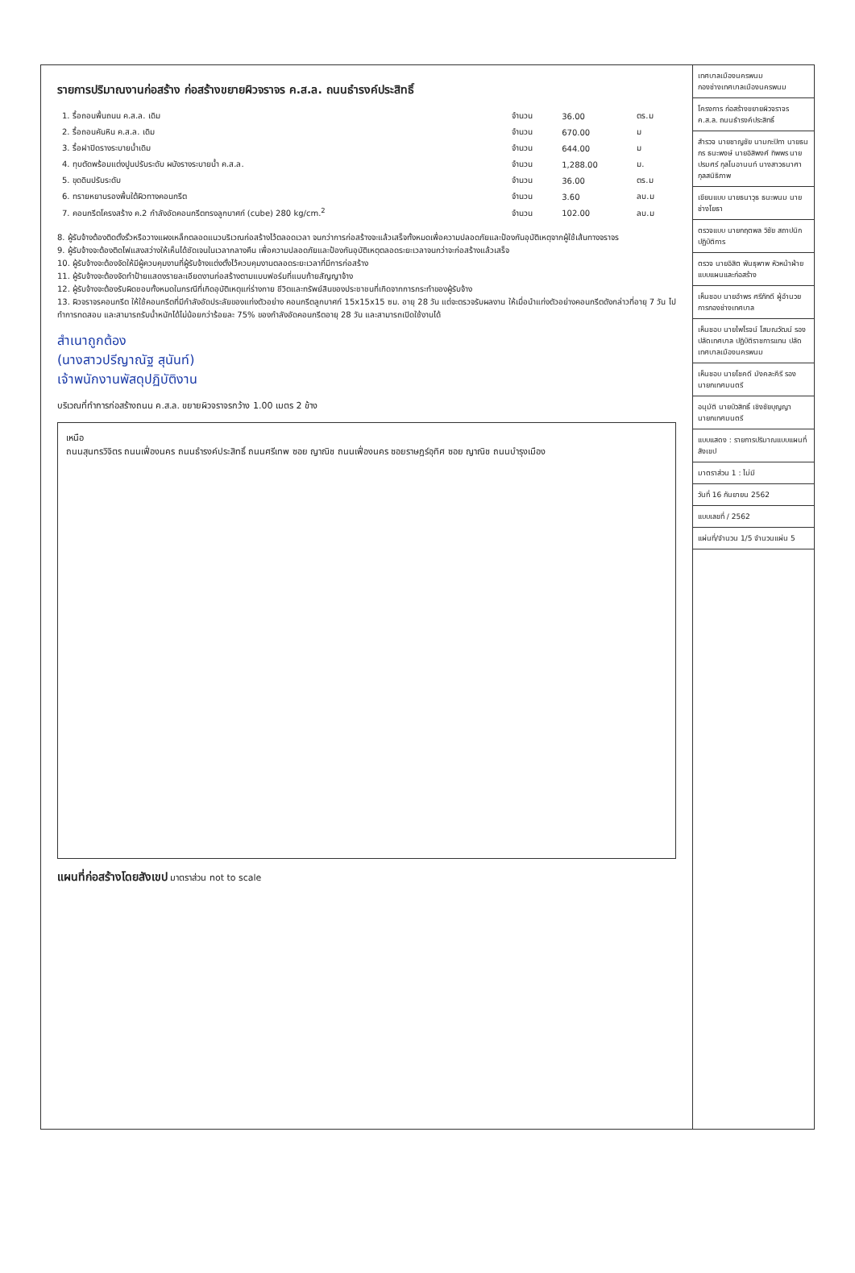รายการปริมาณงานก่อสร้าง ก่อสร้างขยายผิวจราจร ค.ส.ล. ถนนธำรงค์ประสิทธิ์
| 1. รื้อถอนพื้นถนน ค.ส.ล. เดิม | จำนวน | 36.00 | ตร.ม |
| 2. รื้อถอนคันหิน ค.ส.ล. เดิม | จำนวน | 670.00 | ม |
| 3. รื้อฝาปิดรางระบายน้ำเดิม | จำนวน | 644.00 | ม |
| 4. ทุบตัดพร้อมแต่งปูนปรับระดับ ผนังรางระบายน้ำ ค.ส.ล. | จำนวน | 1,288.00 | ม. |
| 5. ขุดดินปรับระดับ | จำนวน | 36.00 | ตร.ม |
| 6. ทรายหยาบรองพื้นใต้ผิวทางคอนกรีต | จำนวน | 3.60 | ลบ.ม |
| 7. คอนกรีตโครงสร้าง ค.2 กำลังอัดคอนกรีตทรงลูกบาศก์ (cube) 280 kg/cm.<sup>2</sup> | จำนวน | 102.00 | ลบ.ม |
8. ผู้รับจ้างต้องติดตั้งรั้วหรือวางแผงเหล็กตลอดแนวบริเวณก่อสร้างไว้ตลอดเวลา จนกว่าการก่อสร้างจะแล้วเสร็จทั้งหมดเพื่อความปลอดภัยและป้องกันอุบัติเหตุจากผู้ใช้เส้นทางจราจร
9. ผู้รับจ้างจะต้องติดไฟแสงสว่างให้เห็นได้ชัดเจนในเวลากลางคืน เพื่อความปลอดภัยและป้องกันอุบัติเหตุตลอดระยะเวลาจนกว่าจะก่อสร้างแล้วเสร็จ
10. ผู้รับจ้างจะต้องจัดให้มีผู้ควบคุมงานที่ผู้รับจ้างแต่งตั้งไว้ควบคุมงานตลอดระยะเวลาที่มีการก่อสร้าง
11. ผู้รับจ้างจะต้องจัดทำป้ายแสดงรายละเอียดงานก่อสร้างตามแบบฟอร์มที่แนบท้ายสัญญาจ้าง
12. ผู้รับจ้างจะต้องรับผิดชอบทั้งหมดในกรณีที่เกิดอุบัติเหตุแก่ร่างกาย ชีวิตและทรัพย์สินของประชาชนที่เกิดจากการกระทำของผู้รับจ้าง
13. ผิวจราจรคอนกรีต ให้ใช้คอนกรีตที่มีกำลังอัดประลัยของแท่งตัวอย่าง คอนกรีตลูกบาศก์ 15x15x15 ซม. อายุ 28 วัน แต่จะตรวจรับผลงาน ให้เมื่อนำแท่งตัวอย่างคอนกรีตดังกล่าวที่อายุ 7 วัน ไปทำการทดสอบ และสามารถรับน้ำหนักได้ไม่น้อยกว่าร้อยละ 75% ของกำลังอัดคอนกรีตอายุ 28 วัน และสามารถเปิดใช้งานได้
สำเนาถูกต้อง
(นางสาวปรีญาณัฐ สุนันท์)
เจ้าพนักงานพัสดุปฏิบัติงาน
บริเวณที่ทำการก่อสร้างถนน ค.ส.ล. ขยายผิวจราจรกว้าง 1.00 เมตร 2 ข้าง
เหนือ
ถนนสุนทรวิจิตร ถนนเฟื่องนคร ถนนธำรงค์ประสิทธิ์ ถนนศรีเทพ ซอย ญาณิช ถนนเฟื่องนคร ซอยราษฎร์อุทิศ ซอย ญาณิช ถนนบำรุงเมือง
แผนที่ก่อสร้างโดยสังเขป มาตราส่วน not to scale
เทศบาลเมืองนครพนม
กองช่างเทศบาลเมืองนครพนม
โครงการ ก่อสร้างขยายผิวจราจร ค.ส.ล. ถนนธำรงค์ประสิทธิ์
สำรวจ นายชาญชัย นามกะปิทา นายธนกร ธนะพงษ์ นายอิสิพงศ์ ทิพพร นายปรมศร์ กุลโนอานนท์ นางสาวธนาศา กุลสนิธิภาพ
เขียนแบบ นายธนาวุธ ธนะพนม นายช่างโยธา
ตรวจแบบ นายกฤตพล วิชัย สถาปนิกปฏิบัติการ
ตรวจ นายอิสิต พันธุพาพ หัวหน้าฝ่ายแบบแผนและก่อสร้าง
เห็นชอบ นายอำพร ศรีภักดี ผู้อำนวยการกองช่างเทศบาล
เห็นชอบ นายไพโรจน์ โสมณวัฒน์ รองปลัดเทศบาล ปฏิบัติราชการแทน ปลัดเทศบาลเมืองนครพนม
เห็นชอบ นายโชคดี มังคละคีรี รองนายกเทศมนตรี
อนุมัติ นายบัวสิทธิ์ เชิงชัยบุญญา นายกเทศมนตรี
แบบแสดง : รายการปริมาณแบบแผนที่สังเขป
มาตราส่วน 1 : ไม่มี
วันที่ 16 กันยายน 2562
แบบเลขที่ / 2562
แผ่นที่/จำนวน 1/5 จำนวนแผ่น 5